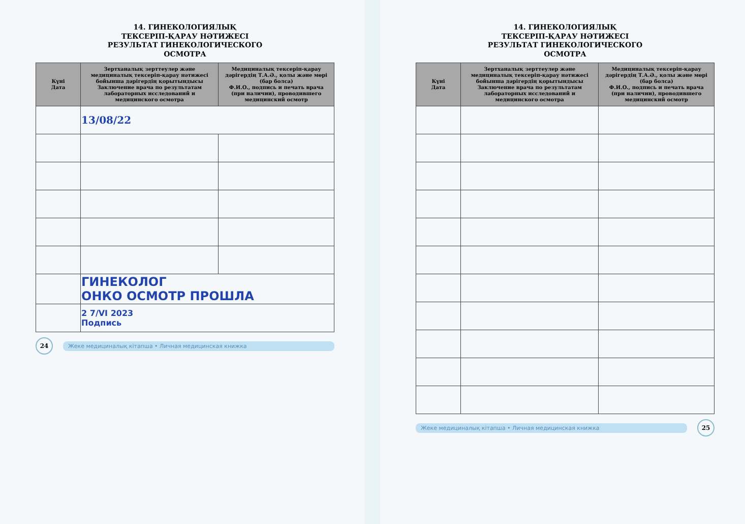14. ГИНЕКОЛОГИЯЛЫҚ
ТЕКСЕРІП-ҚАРАУ НӘТИЖЕСІ
РЕЗУЛЬТАТ ГИНЕКОЛОГИЧЕСКОГО
ОСМОТРА
| Күні Дата | Зертханалық зерттеулер және медициналық тексеріп-қарау нәтижесі бойынша дәрігердің қорытындысы Заключение врача по результатам лабораторных исследований и медицинского осмотра | Медициналық тексеріп-қарау дәрігердің Т.А.Ә., қолы және мөрі (бар болса) Ф.И.О., подпись и печать врача (при наличии), проводившего медицинский осмотр |
| --- | --- | --- |
| | 13/08/22 | |
| | ГИНЕКОЛОГ ОНКО ОСМОТР ПРОШЛА | |
| | 2 7/VI 2023 Подпись | |
24 Жеке медициналық кітапша • Личная медицинская книжка
14. ГИНЕКОЛОГИЯЛЫҚ
ТЕКСЕРІП-ҚАРАУ НӘТИЖЕСІ
РЕЗУЛЬТАТ ГИНЕКОЛОГИЧЕСКОГО
ОСМОТРА
| Күні Дата | Зертханалық зерттеулер және медициналық тексеріп-қарау нәтижесі бойынша дәрігердің қорытындысы Заключение врача по результатам лабораторных исследований и медицинского осмотра | Медициналық тексеріп-қарау дәрігердің Т.А.Ә., қолы және мөрі (бар болса) Ф.И.О., подпись и печать врача (при наличии), проводившего медицинский осмотр |
| --- | --- | --- |
Жеке медициналық кітапша • Личная медицинская книжка 25